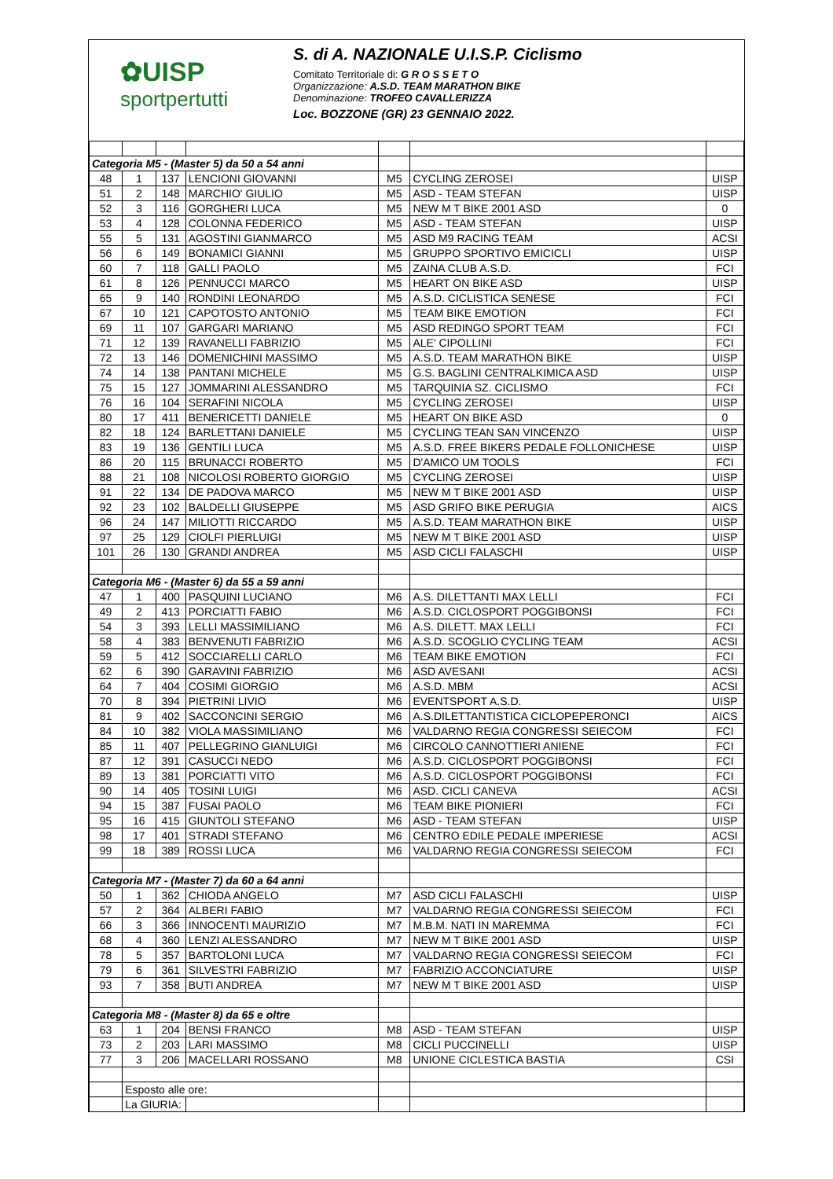✿UISP
sportpertutti
S. di A. NAZIONALE U.I.S.P. Ciclismo
Comitato Territoriale di: G R O S S E T O
Organizzazione: A.S.D. TEAM MARATHON BIKE
Denominazione: TROFEO CAVALLERIZZA
Loc. BOZZONE (GR) 23 GENNAIO 2022.
| Categoria M5 - (Master 5) da 50 a 54 anni | | | | | | |
| 48 | 1 | 137 | LENCIONI GIOVANNI | M5 | CYCLING ZEROSEI | UISP |
| 51 | 2 | 148 | MARCHIO' GIULIO | M5 | ASD - TEAM STEFAN | UISP |
| 52 | 3 | 116 | GORGHERI LUCA | M5 | NEW M T BIKE 2001 ASD | 0 |
| 53 | 4 | 128 | COLONNA FEDERICO | M5 | ASD - TEAM STEFAN | UISP |
| 55 | 5 | 131 | AGOSTINI GIANMARCO | M5 | ASD M9 RACING TEAM | ACSI |
| 56 | 6 | 149 | BONAMICI GIANNI | M5 | GRUPPO SPORTIVO EMICICLI | UISP |
| 60 | 7 | 118 | GALLI PAOLO | M5 | ZAINA CLUB A.S.D. | FCI |
| 61 | 8 | 126 | PENNUCCI MARCO | M5 | HEART ON BIKE ASD | UISP |
| 65 | 9 | 140 | RONDINI LEONARDO | M5 | A.S.D. CICLISTICA SENESE | FCI |
| 67 | 10 | 121 | CAPOTOSTO ANTONIO | M5 | TEAM BIKE EMOTION | FCI |
| 69 | 11 | 107 | GARGARI MARIANO | M5 | ASD REDINGO SPORT TEAM | FCI |
| 71 | 12 | 139 | RAVANELLI FABRIZIO | M5 | ALE' CIPOLLINI | FCI |
| 72 | 13 | 146 | DOMENICHINI MASSIMO | M5 | A.S.D. TEAM MARATHON BIKE | UISP |
| 74 | 14 | 138 | PANTANI MICHELE | M5 | G.S. BAGLINI CENTRALKIMICA ASD | UISP |
| 75 | 15 | 127 | JOMMARINI ALESSANDRO | M5 | TARQUINIA SZ. CICLISMO | FCI |
| 76 | 16 | 104 | SERAFINI NICOLA | M5 | CYCLING ZEROSEI | UISP |
| 80 | 17 | 411 | BENERICETTI DANIELE | M5 | HEART ON BIKE ASD | 0 |
| 82 | 18 | 124 | BARLETTANI DANIELE | M5 | CYCLING TEAN SAN VINCENZO | UISP |
| 83 | 19 | 136 | GENTILI LUCA | M5 | A.S.D. FREE BIKERS PEDALE FOLLONICHESE | UISP |
| 86 | 20 | 115 | BRUNACCI ROBERTO | M5 | D'AMICO UM TOOLS | FCI |
| 88 | 21 | 108 | NICOLOSI ROBERTO GIORGIO | M5 | CYCLING ZEROSEI | UISP |
| 91 | 22 | 134 | DE PADOVA MARCO | M5 | NEW M T BIKE 2001 ASD | UISP |
| 92 | 23 | 102 | BALDELLI GIUSEPPE | M5 | ASD GRIFO BIKE PERUGIA | AICS |
| 96 | 24 | 147 | MILIOTTI RICCARDO | M5 | A.S.D. TEAM MARATHON BIKE | UISP |
| 97 | 25 | 129 | CIOLFI PIERLUIGI | M5 | NEW M T BIKE 2001 ASD | UISP |
| 101 | 26 | 130 | GRANDI ANDREA | M5 | ASD CICLI FALASCHI | UISP |
| Categoria M6 - (Master 6) da 55 a 59 anni | | | | | | |
| 47 | 1 | 400 | PASQUINI LUCIANO | M6 | A.S. DILETTANTI MAX LELLI | FCI |
| 49 | 2 | 413 | PORCIATTI FABIO | M6 | A.S.D. CICLOSPORT POGGIBONSI | FCI |
| 54 | 3 | 393 | LELLI MASSIMILIANO | M6 | A.S. DILETT. MAX LELLI | FCI |
| 58 | 4 | 383 | BENVENUTI FABRIZIO | M6 | A.S.D. SCOGLIO CYCLING TEAM | ACSI |
| 59 | 5 | 412 | SOCCIARELLI CARLO | M6 | TEAM BIKE EMOTION | FCI |
| 62 | 6 | 390 | GARAVINI FABRIZIO | M6 | ASD AVESANI | ACSI |
| 64 | 7 | 404 | COSIMI GIORGIO | M6 | A.S.D. MBM | ACSI |
| 70 | 8 | 394 | PIETRINI LIVIO | M6 | EVENTSPORT A.S.D. | UISP |
| 81 | 9 | 402 | SACCONCINI SERGIO | M6 | A.S.DILETTANTISTICA CICLOPEPERONCI | AICS |
| 84 | 10 | 382 | VIOLA MASSIMILIANO | M6 | VALDARNO REGIA CONGRESSI SEIECOM | FCI |
| 85 | 11 | 407 | PELLEGRINO GIANLUIGI | M6 | CIRCOLO CANNOTTIERI ANIENE | FCI |
| 87 | 12 | 391 | CASUCCI NEDO | M6 | A.S.D. CICLOSPORT POGGIBONSI | FCI |
| 89 | 13 | 381 | PORCIATTI VITO | M6 | A.S.D. CICLOSPORT POGGIBONSI | FCI |
| 90 | 14 | 405 | TOSINI LUIGI | M6 | ASD. CICLI CANEVA | ACSI |
| 94 | 15 | 387 | FUSAI PAOLO | M6 | TEAM BIKE PIONIERI | FCI |
| 95 | 16 | 415 | GIUNTOLI STEFANO | M6 | ASD - TEAM STEFAN | UISP |
| 98 | 17 | 401 | STRADI STEFANO | M6 | CENTRO EDILE PEDALE IMPERIESE | ACSI |
| 99 | 18 | 389 | ROSSI LUCA | M6 | VALDARNO REGIA CONGRESSI SEIECOM | FCI |
| Categoria M7 - (Master 7) da 60 a 64 anni | | | | | | |
| 50 | 1 | 362 | CHIODA ANGELO | M7 | ASD CICLI FALASCHI | UISP |
| 57 | 2 | 364 | ALBERI FABIO | M7 | VALDARNO REGIA CONGRESSI SEIECOM | FCI |
| 66 | 3 | 366 | INNOCENTI MAURIZIO | M7 | M.B.M. NATI IN MAREMMA | FCI |
| 68 | 4 | 360 | LENZI ALESSANDRO | M7 | NEW M T BIKE 2001 ASD | UISP |
| 78 | 5 | 357 | BARTOLONI LUCA | M7 | VALDARNO REGIA CONGRESSI SEIECOM | FCI |
| 79 | 6 | 361 | SILVESTRI FABRIZIO | M7 | FABRIZIO ACCONCIATURE | UISP |
| 93 | 7 | 358 | BUTI ANDREA | M7 | NEW M T BIKE 2001 ASD | UISP |
| Categoria M8 - (Master 8) da 65 e oltre | | | | | | |
| 63 | 1 | 204 | BENSI FRANCO | M8 | ASD - TEAM STEFAN | UISP |
| 73 | 2 | 203 | LARI MASSIMO | M8 | CICLI PUCCINELLI | UISP |
| 77 | 3 | 206 | MACELLARI ROSSANO | M8 | UNIONE CICLESTICA BASTIA | CSI |
| | Esposto alle ore: | | | | | |
| | La GIURIA: | | | | | |